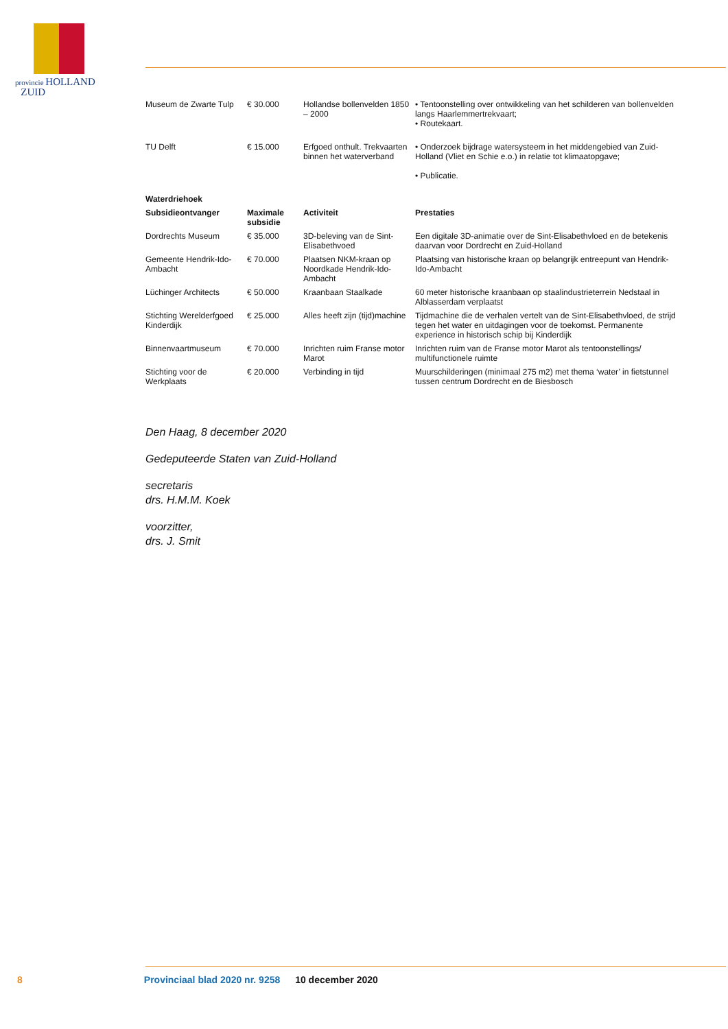provincie HOLLAND
ZUID
| Museum de Zwarte Tulp | € 30.000 | Hollandse bollenvelden 1850 – 2000 | • Tentoonstelling over ontwikkeling van het schilderen van bollenvelden langs Haarlemmertrekvaart; • Routekaart. |
| TU Delft | € 15.000 | Erfgoed onthult. Trekvaarten binnen het waterverband | • Onderzoek bijdrage watersysteem in het middengebied van Zuid-Holland (Vliet en Schie e.o.) in relatie tot klimaatopgave; • Publicatie. |
| Waterdriehoek | | | |
| Subsidieontvanger | Maximale subsidie | Activiteit | Prestaties |
| Dordrechts Museum | € 35.000 | 3D-beleving van de Sint-Elisabethvoed | Een digitale 3D-animatie over de Sint-Elisabethvloed en de betekenis daarvan voor Dordrecht en Zuid-Holland |
| Gemeente Hendrik-Ido-Ambacht | € 70.000 | Plaatsen NKM-kraan op Noordkade Hendrik-Ido-Ambacht | Plaatsing van historische kraan op belangrijk entreepunt van Hendrik-Ido-Ambacht |
| Lüchinger Architects | € 50.000 | Kraanbaan Staalkade | 60 meter historische kraanbaan op staalindustrieterrein Nedstaal in Alblasserdam verplaatst |
| Stichting Werelderfgoed Kinderdijk | € 25.000 | Alles heeft zijn (tijd)machine | Tijdmachine die de verhalen vertelt van de Sint-Elisabethvloed, de strijd tegen het water en uitdagingen voor de toekomst. Permanente experience in historisch schip bij Kinderdijk |
| Binnenvaartmuseum | € 70.000 | Inrichten ruim Franse motor Marot | Inrichten ruim van de Franse motor Marot als tentoonstellings/ multifunctionele ruimte |
| Stichting voor de Werkplaats | € 20.000 | Verbinding in tijd | Muurschilderingen (minimaal 275 m2) met thema ‘water’ in fietstunnel tussen centrum Dordrecht en de Biesbosch |
Den Haag, 8 december 2020
Gedeputeerde Staten van Zuid-Holland
secretaris
drs. H.M.M. Koek
voorzitter,
drs. J. Smit
8 Provinciaal blad 2020 nr. 9258 10 december 2020